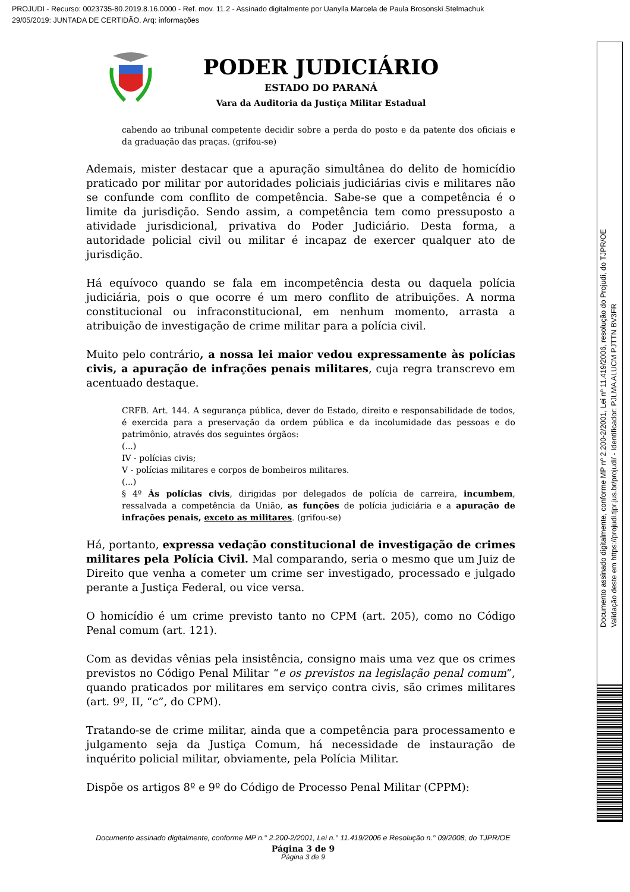PROJUDI - Recurso: 0023735-80.2019.8.16.0000 - Ref. mov. 11.2 - Assinado digitalmente por Uanylla Marcela de Paula Brosonski Stelmachuk
29/05/2019: JUNTADA DE CERTIDÃO. Arq: informações
Documento assinado digitalmente, conforme MP nº 2.200-2/2001, Lei nº 11.419/2006, resolução do Projudi, do TJPR/OE
Validação deste em https://projudi.tjpr.jus.br/projudi/ - Identificador: PJLMA ALUCM PJTTN BV3FR
PODER JUDICIÁRIO
ESTADO DO PARANÁ
Vara da Auditoria da Justiça Militar Estadual
cabendo ao tribunal competente decidir sobre a perda do posto e da patente dos oficiais e da graduação das praças. (grifou-se)
Ademais, mister destacar que a apuração simultânea do delito de homicídio praticado por militar por autoridades policiais judiciárias civis e militares não se confunde com conflito de competência. Sabe-se que a competência é o limite da jurisdição. Sendo assim, a competência tem como pressuposto a atividade jurisdicional, privativa do Poder Judiciário. Desta forma, a autoridade policial civil ou militar é incapaz de exercer qualquer ato de jurisdição.
Há equívoco quando se fala em incompetência desta ou daquela polícia judiciária, pois o que ocorre é um mero conflito de atribuições. A norma constitucional ou infraconstitucional, em nenhum momento, arrasta a atribuição de investigação de crime militar para a polícia civil.
Muito pelo contrário, a nossa lei maior vedou expressamente às polícias civis, a apuração de infrações penais militares, cuja regra transcrevo em acentuado destaque.
CRFB. Art. 144. A segurança pública, dever do Estado, direito e responsabilidade de todos, é exercida para a preservação da ordem pública e da incolumidade das pessoas e do patrimônio, através dos seguintes órgãos:
(...)
IV - polícias civis;
V - polícias militares e corpos de bombeiros militares.
(...)
§ 4º Às polícias civis, dirigidas por delegados de polícia de carreira, incumbem, ressalvada a competência da União, as funções de polícia judiciária e a apuração de infrações penais, exceto as militares. (grifou-se)
Há, portanto, expressa vedação constitucional de investigação de crimes militares pela Polícia Civil. Mal comparando, seria o mesmo que um Juiz de Direito que venha a cometer um crime ser investigado, processado e julgado perante a Justiça Federal, ou vice versa.
O homicídio é um crime previsto tanto no CPM (art. 205), como no Código Penal comum (art. 121).
Com as devidas vênias pela insistência, consigno mais uma vez que os crimes previstos no Código Penal Militar “e os previstos na legislação penal comum”, quando praticados por militares em serviço contra civis, são crimes militares (art. 9º, II, “c”, do CPM).
Tratando-se de crime militar, ainda que a competência para processamento e julgamento seja da Justiça Comum, há necessidade de instauração de inquérito policial militar, obviamente, pela Polícia Militar.
Dispõe os artigos 8º e 9º do Código de Processo Penal Militar (CPPM):
Documento assinado digitalmente, conforme MP n.° 2.200-2/2001, Lei n.° 11.419/2006 e Resolução n.° 09/2008, do TJPR/OE
Página 3 de 9
Página 3 de 9